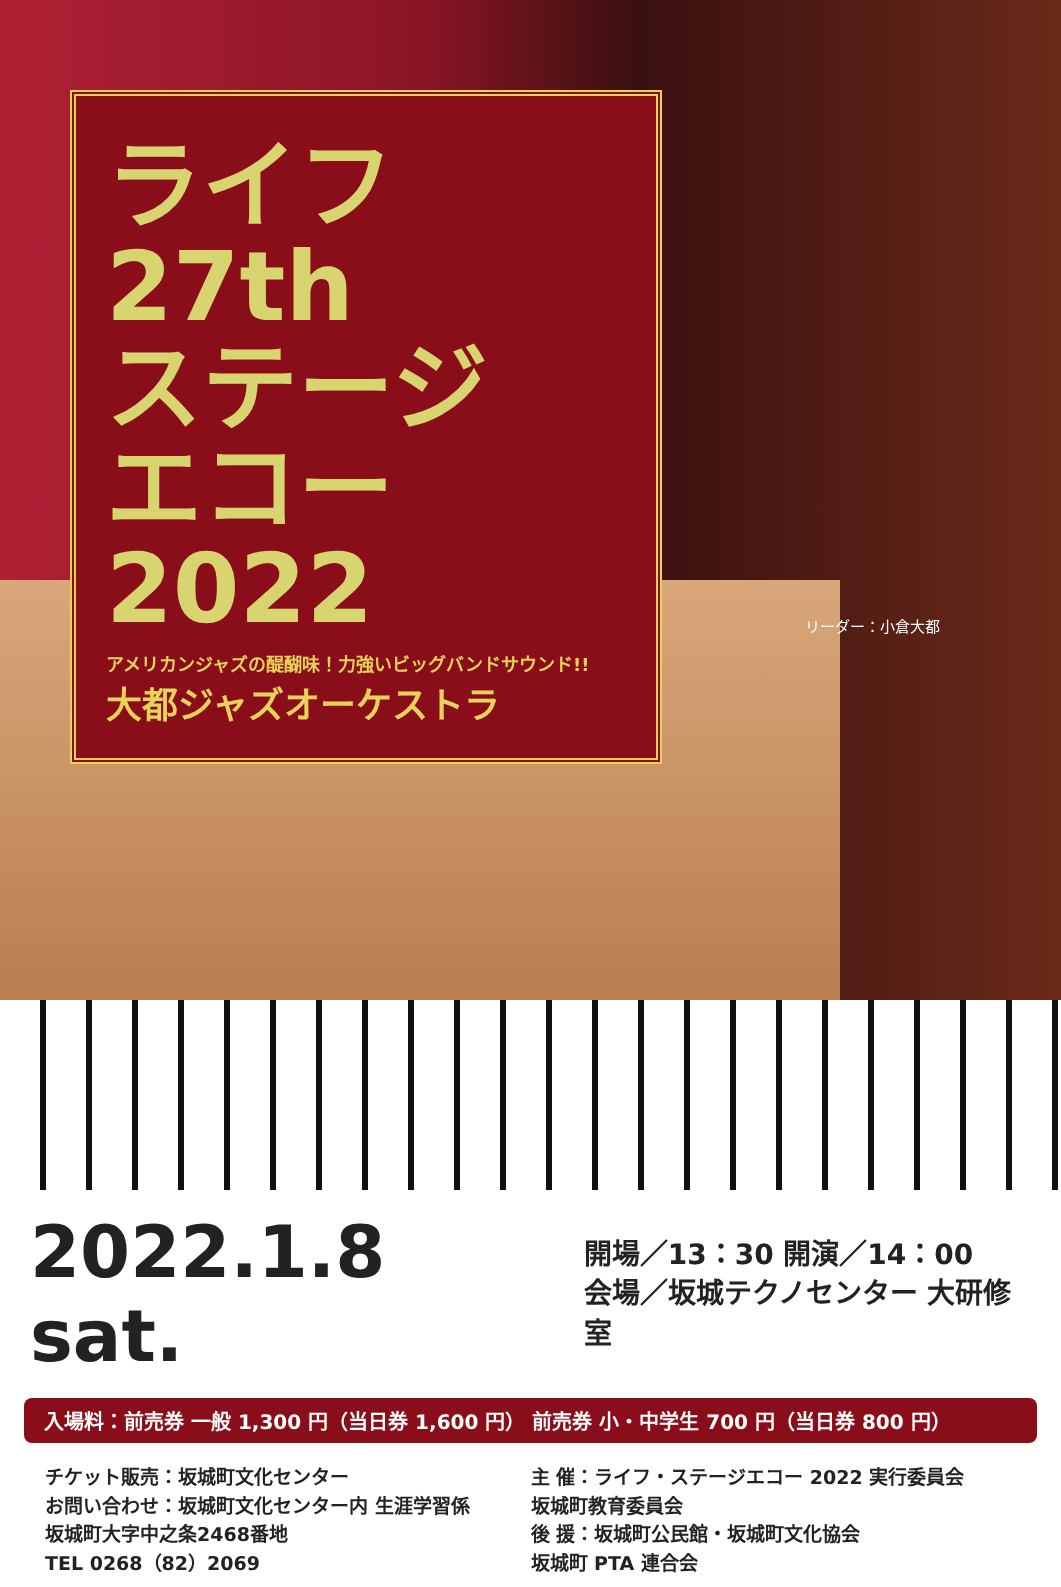ライフ 27th
ステージ
エコー2022
アメリカンジャズの醍醐味！力強いビッグバンドサウンド!!
大都ジャズオーケストラ
リーダー：小倉大都
2022.1.8 sat.
開場／13：30 開演／14：00
会場／坂城テクノセンター 大研修室
入場料：前売券 一般 1,300 円（当日券 1,600 円） 前売券 小・中学生 700 円（当日券 800 円）
チケット販売：坂城町文化センター
お問い合わせ：坂城町文化センター内 生涯学習係
坂城町大字中之条2468番地
TEL 0268（82）2069
主 催：ライフ・ステージエコー 2022 実行委員会
坂城町教育委員会
後 援：坂城町公民館・坂城町文化協会
坂城町 PTA 連合会